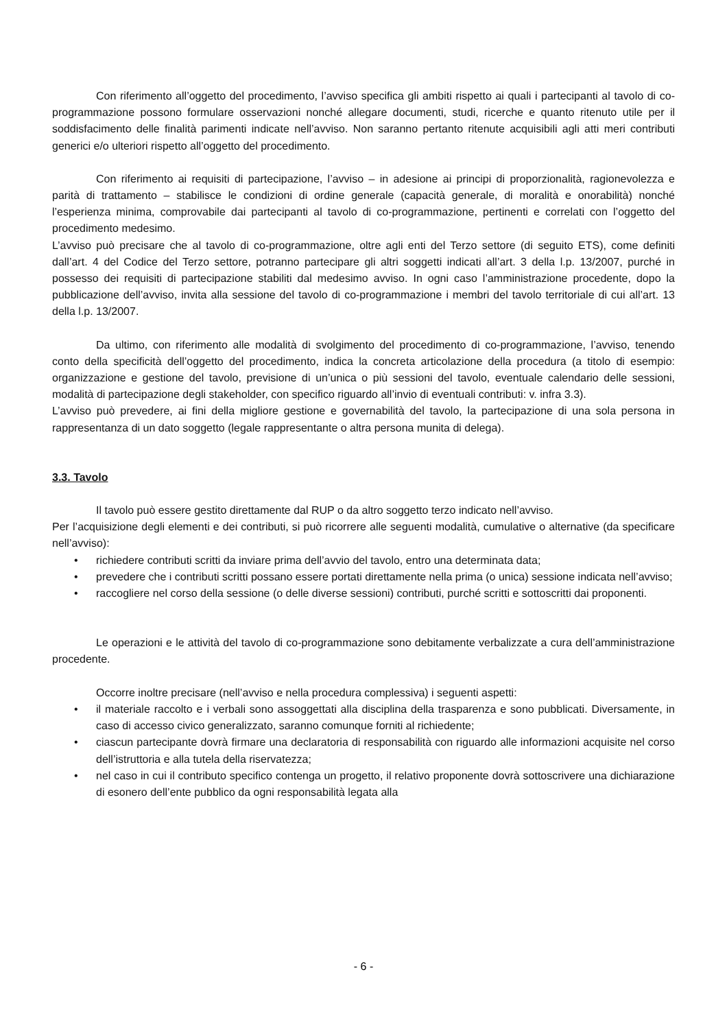Con riferimento all’oggetto del procedimento, l’avviso specifica gli ambiti rispetto ai quali i partecipanti al tavolo di co-programmazione possono formulare osservazioni nonché allegare documenti, studi, ricerche e quanto ritenuto utile per il soddisfacimento delle finalità parimenti indicate nell’avviso. Non saranno pertanto ritenute acquisibili agli atti meri contributi generici e/o ulteriori rispetto all’oggetto del procedimento.
Con riferimento ai requisiti di partecipazione, l’avviso – in adesione ai principi di proporzionalità, ragionevolezza e parità di trattamento – stabilisce le condizioni di ordine generale (capacità generale, di moralità e onorabilità) nonché l’esperienza minima, comprovabile dai partecipanti al tavolo di co-programmazione, pertinenti e correlati con l’oggetto del procedimento medesimo.
L’avviso può precisare che al tavolo di co-programmazione, oltre agli enti del Terzo settore (di seguito ETS), come definiti dall’art. 4 del Codice del Terzo settore, potranno partecipare gli altri soggetti indicati all’art. 3 della l.p. 13/2007, purché in possesso dei requisiti di partecipazione stabiliti dal medesimo avviso. In ogni caso l’amministrazione procedente, dopo la pubblicazione dell’avviso, invita alla sessione del tavolo di co-programmazione i membri del tavolo territoriale di cui all’art. 13 della l.p. 13/2007.
Da ultimo, con riferimento alle modalità di svolgimento del procedimento di co-programmazione, l’avviso, tenendo conto della specificità dell’oggetto del procedimento, indica la concreta articolazione della procedura (a titolo di esempio: organizzazione e gestione del tavolo, previsione di un’unica o più sessioni del tavolo, eventuale calendario delle sessioni, modalità di partecipazione degli stakeholder, con specifico riguardo all’invio di eventuali contributi: v. infra 3.3).
L’avviso può prevedere, ai fini della migliore gestione e governabilità del tavolo, la partecipazione di una sola persona in rappresentanza di un dato soggetto (legale rappresentante o altra persona munita di delega).
3.3. Tavolo
Il tavolo può essere gestito direttamente dal RUP o da altro soggetto terzo indicato nell’avviso.
Per l’acquisizione degli elementi e dei contributi, si può ricorrere alle seguenti modalità, cumulative o alternative (da specificare nell’avviso):
• richiedere contributi scritti da inviare prima dell’avvio del tavolo, entro una determinata data;
• prevedere che i contributi scritti possano essere portati direttamente nella prima (o unica) sessione indicata nell’avviso;
• raccogliere nel corso della sessione (o delle diverse sessioni) contributi, purché scritti e sottoscritti dai proponenti.
Le operazioni e le attività del tavolo di co-programmazione sono debitamente verbalizzate a cura dell’amministrazione procedente.
Occorre inoltre precisare (nell’avviso e nella procedura complessiva) i seguenti aspetti:
• il materiale raccolto e i verbali sono assoggettati alla disciplina della trasparenza e sono pubblicati. Diversamente, in caso di accesso civico generalizzato, saranno comunque forniti al richiedente;
• ciascun partecipante dovrà firmare una declaratoria di responsabilità con riguardo alle informazioni acquisite nel corso dell’istruttoria e alla tutela della riservatezza;
• nel caso in cui il contributo specifico contenga un progetto, il relativo proponente dovrà sottoscrivere una dichiarazione di esonero dell’ente pubblico da ogni responsabilità legata alla
- 6 -